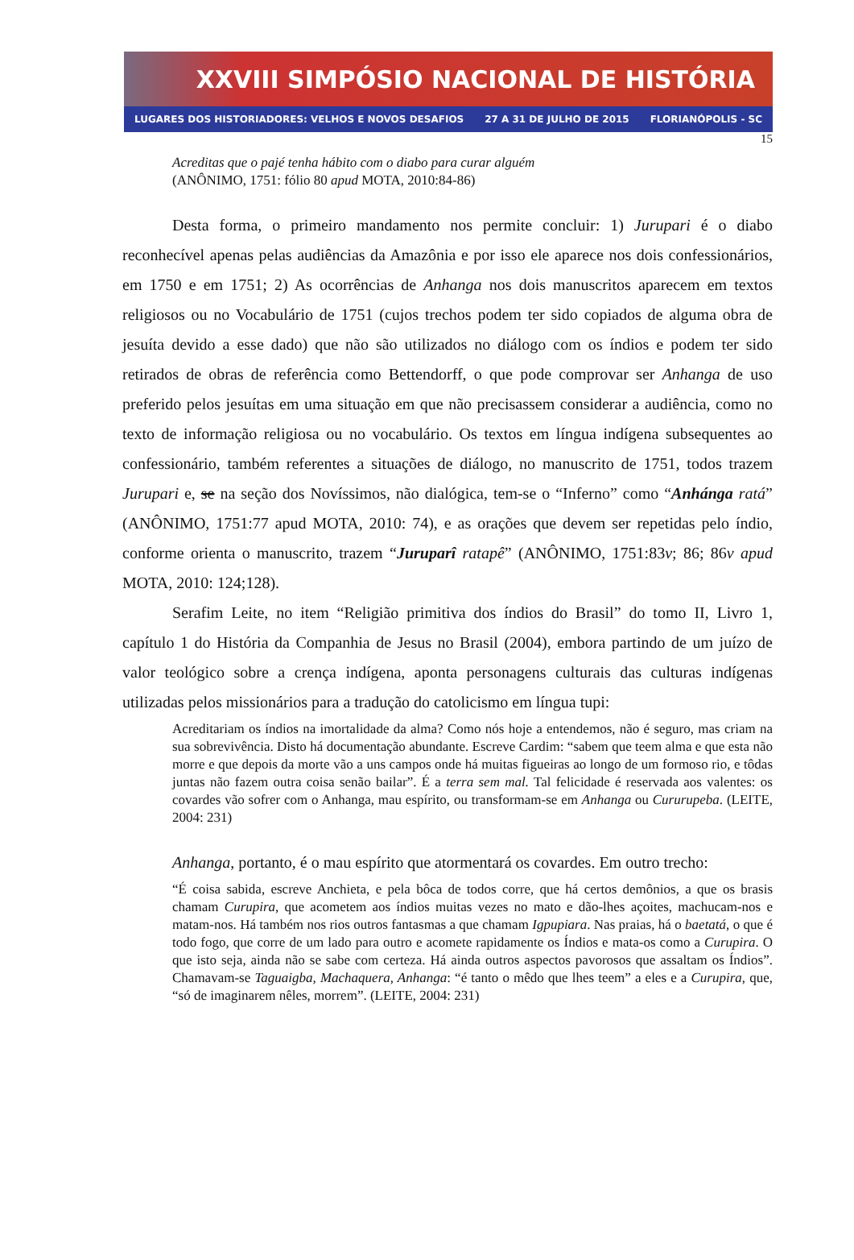XXVIII SIMPÓSIO NACIONAL DE HISTÓRIA
LUGARES DOS HISTORIADORES: VELHOS E NOVOS DESAFIOS 27 A 31 DE JULHO DE 2015 FLORIANÓPOLIS - SC
15
Acreditas que o pajé tenha hábito com o diabo para curar alguém
(ANÔNIMO, 1751: fólio 80 apud MOTA, 2010:84-86)
Desta forma, o primeiro mandamento nos permite concluir: 1) Jurupari é o diabo reconhecível apenas pelas audiências da Amazônia e por isso ele aparece nos dois confessionários, em 1750 e em 1751; 2) As ocorrências de Anhanga nos dois manuscritos aparecem em textos religiosos ou no Vocabulário de 1751 (cujos trechos podem ter sido copiados de alguma obra de jesuíta devido a esse dado) que não são utilizados no diálogo com os índios e podem ter sido retirados de obras de referência como Bettendorff, o que pode comprovar ser Anhanga de uso preferido pelos jesuítas em uma situação em que não precisassem considerar a audiência, como no texto de informação religiosa ou no vocabulário. Os textos em língua indígena subsequentes ao confessionário, também referentes a situações de diálogo, no manuscrito de 1751, todos trazem Jurupari e, se na seção dos Novíssimos, não dialógica, tem-se o “Inferno” como “Anhánga ratá” (ANÔNIMO, 1751:77 apud MOTA, 2010: 74), e as orações que devem ser repetidas pelo índio, conforme orienta o manuscrito, trazem “Juruparî ratapê” (ANÔNIMO, 1751:83v; 86; 86v apud MOTA, 2010: 124;128).
Serafim Leite, no item “Religião primitiva dos índios do Brasil” do tomo II, Livro 1, capítulo 1 do História da Companhia de Jesus no Brasil (2004), embora partindo de um juízo de valor teológico sobre a crença indígena, aponta personagens culturais das culturas indígenas utilizadas pelos missionários para a tradução do catolicismo em língua tupi:
Acreditariam os índios na imortalidade da alma? Como nós hoje a entendemos, não é seguro, mas criam na sua sobrevivência. Disto há documentação abundante. Escreve Cardim: “sabem que teem alma e que esta não morre e que depois da morte vão a uns campos onde há muitas figueiras ao longo de um formoso rio, e tôdas juntas não fazem outra coisa senão bailar”. É a terra sem mal. Tal felicidade é reservada aos valentes: os covardes vão sofrer com o Anhanga, mau espírito, ou transformam-se em Anhanga ou Cururupeba. (LEITE, 2004: 231)
Anhanga, portanto, é o mau espírito que atormentará os covardes. Em outro trecho:
“É coisa sabida, escreve Anchieta, e pela bôca de todos corre, que há certos demônios, a que os brasis chamam Curupira, que acometem aos índios muitas vezes no mato e dão-lhes açoites, machucam-nos e matam-nos. Há também nos rios outros fantasmas a que chamam Igpupiara. Nas praias, há o baetatá, o que é todo fogo, que corre de um lado para outro e acomete rapidamente os Índios e mata-os como a Curupira. O que isto seja, ainda não se sabe com certeza. Há ainda outros aspectos pavorosos que assaltam os Índios”. Chamavam-se Taguaigba, Machaquera, Anhanga: “é tanto o mêdo que lhes teem” a eles e a Curupira, que, “só de imaginarem nêles, morrem”. (LEITE, 2004: 231)